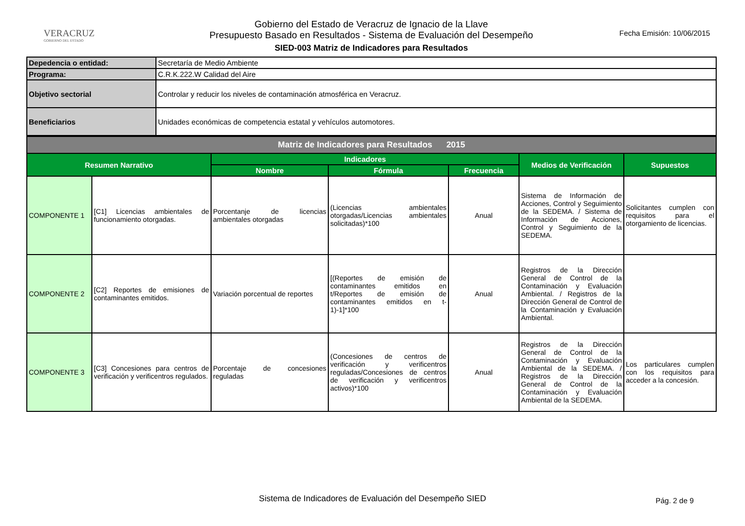VERACRUZ
GOBIERNO DEL ESTADO
Gobierno del Estado de Veracruz de Ignacio de la Llave
Presupuesto Basado en Resultados - Sistema de Evaluación del Desempeño
SIED-003 Matriz de Indicadores para Resultados
Fecha Emisión: 10/06/2015
| Depedencia o entidad: | Secretaría de Medio Ambiente |
| Programa: | C.R.K.222.W Calidad del Aire |
| Objetivo sectorial | Controlar y reducir los niveles de contaminación atmosférica en Veracruz. |
| Beneficiarios | Unidades económicas de competencia estatal y vehículos automotores. |
| Matriz de Indicadores para Resultados 2015 | | | | | | |
| Resumen Narrativo | | Indicadores | | | Medios de Verificación | Supuestos |
| | | Nombre | Fórmula | Frecuencia | | |
| COMPONENTE 1 | [C1] Licencias ambientales de funcionamiento otorgadas. | Porcentanje de licencias ambientales otorgadas | (Licencias ambientales otorgadas/Licencias ambientales solicitadas)*100 | Anual | Sistema de Información de Acciones, Control y Seguimiento de la SEDEMA. / Sistema de Información de Acciones, Control y Seguimiento de la SEDEMA. | Solicitantes cumplen con requisitos para el otorgamiento de licencias. |
| COMPONENTE 2 | [C2] Reportes de emisiones de contaminantes emitidos. | Variación porcentual de reportes | [(Reportes de emisión de contaminantes emitidos en t/Reportes de emisión de contaminantes emitidos en t-1)-1]*100 | Anual | Registros de la Dirección General de Control de la Contaminación y Evaluación Ambiental. / Registros de la Dirección General de Control de la Contaminación y Evaluación Ambiental. | |
| COMPONENTE 3 | [C3] Concesiones para centros de verificación y verificentros regulados. | Porcentaje de concesiones reguladas | (Concesiones de centros de verificación y verificentros reguladas/Concesiones de centros de verificación y verificentros activos)*100 | Anual | Registros de la Dirección General de Control de la Contaminación y Evaluación Ambiental de la SEDEMA. / Registros de la Dirección General de Control de la Contaminación y Evaluación Ambiental de la SEDEMA. | Los particulares cumplen con los requisitos para acceder a la concesión. |
Sistema de Indicadores de Evaluación del Desempeño SIED Pág. 2 de 9